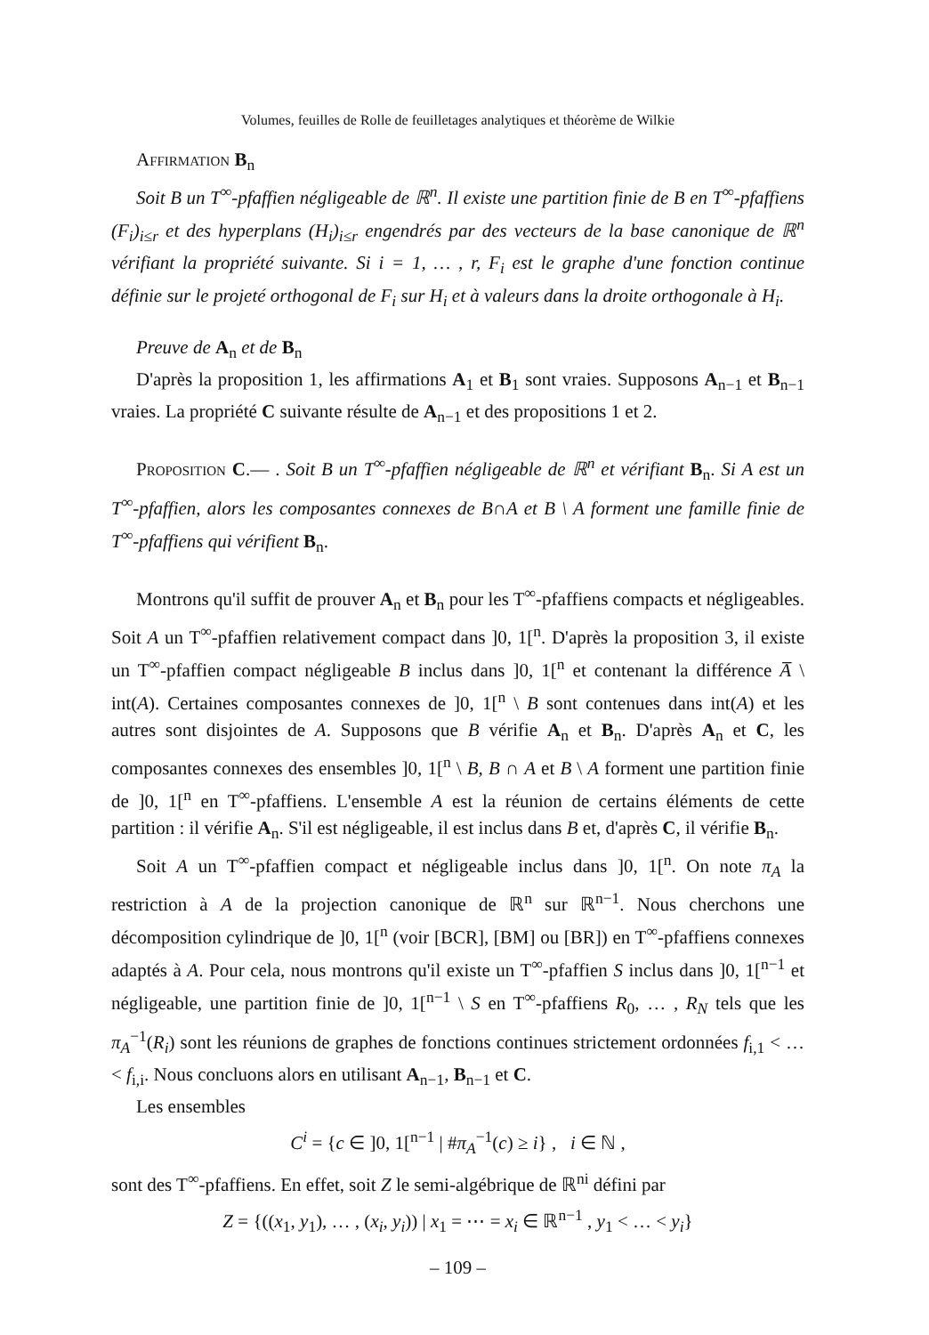Volumes, feuilles de Rolle de feuilletages analytiques et théorème de Wilkie
Affirmation B<sub>n</sub>
Soit B un T<sup>∞</sup>-pfaffien négligeable de ℝ<sup>n</sup>. Il existe une partition finie de B en T<sup>∞</sup>-pfaffiens (F<sub>i</sub>)<sub>i≤r</sub> et des hyperplans (H<sub>i</sub>)<sub>i≤r</sub> engendrés par des vecteurs de la base canonique de ℝ<sup>n</sup> vérifiant la propriété suivante. Si i = 1, … , r, F<sub>i</sub> est le graphe d'une fonction continue définie sur le projeté orthogonal de F<sub>i</sub> sur H<sub>i</sub> et à valeurs dans la droite orthogonale à H<sub>i</sub>.
Preuve de A<sub>n</sub> et de B<sub>n</sub>
D'après la proposition 1, les affirmations A<sub>1</sub> et B<sub>1</sub> sont vraies. Supposons A<sub>n−1</sub> et B<sub>n−1</sub> vraies. La propriété C suivante résulte de A<sub>n−1</sub> et des propositions 1 et 2.
Proposition C.— . Soit B un T<sup>∞</sup>-pfaffien négligeable de ℝ<sup>n</sup> et vérifiant B<sub>n</sub>. Si A est un T<sup>∞</sup>-pfaffien, alors les composantes connexes de B∩A et B \ A forment une famille finie de T<sup>∞</sup>-pfaffiens qui vérifient B<sub>n</sub>.
Montrons qu'il suffit de prouver A<sub>n</sub> et B<sub>n</sub> pour les T<sup>∞</sup>-pfaffiens compacts et négligeables. Soit A un T<sup>∞</sup>-pfaffien relativement compact dans ]0, 1[<sup>n</sup>. D'après la proposition 3, il existe un T<sup>∞</sup>-pfaffien compact négligeable B inclus dans ]0, 1[<sup>n</sup> et contenant la différence A̅ \ int(A). Certaines composantes connexes de ]0, 1[<sup>n</sup> \ B sont contenues dans int(A) et les autres sont disjointes de A. Supposons que B vérifie A<sub>n</sub> et B<sub>n</sub>. D'après A<sub>n</sub> et C, les composantes connexes des ensembles ]0, 1[<sup>n</sup> \ B, B ∩ A et B \ A forment une partition finie de ]0, 1[<sup>n</sup> en T<sup>∞</sup>-pfaffiens. L'ensemble A est la réunion de certains éléments de cette partition : il vérifie A<sub>n</sub>. S'il est négligeable, il est inclus dans B et, d'après C, il vérifie B<sub>n</sub>.
Soit A un T<sup>∞</sup>-pfaffien compact et négligeable inclus dans ]0, 1[<sup>n</sup>. On note π<sub>A</sub> la restriction à A de la projection canonique de ℝ<sup>n</sup> sur ℝ<sup>n−1</sup>. Nous cherchons une décomposition cylindrique de ]0, 1[<sup>n</sup> (voir [BCR], [BM] ou [BR]) en T<sup>∞</sup>-pfaffiens connexes adaptés à A. Pour cela, nous montrons qu'il existe un T<sup>∞</sup>-pfaffien S inclus dans ]0, 1[<sup>n−1</sup> et négligeable, une partition finie de ]0, 1[<sup>n−1</sup> \ S en T<sup>∞</sup>-pfaffiens R<sub>0</sub>, … , R<sub>N</sub> tels que les π<sub>A</sub><sup>−1</sup>(R<sub>i</sub>) sont les réunions de graphes de fonctions continues strictement ordonnées f<sub>i,1</sub> < … < f<sub>i,i</sub>. Nous concluons alors en utilisant A<sub>n−1</sub>, B<sub>n−1</sub> et C.
Les ensembles
C<sup>i</sup> = {c ∈ ]0, 1[<sup>n−1</sup> | #π<sub>A</sub><sup>−1</sup>(c) ≥ i} , i ∈ ℕ ,
sont des T<sup>∞</sup>-pfaffiens. En effet, soit Z le semi-algébrique de ℝ<sup>ni</sup> défini par
Z = {((x<sub>1</sub>, y<sub>1</sub>), … , (x<sub>i</sub>, y<sub>i</sub>)) | x<sub>1</sub> = ⋯ = x<sub>i</sub> ∈ ℝ<sup>n−1</sup> , y<sub>1</sub> < … < y<sub>i</sub>}
– 109 –